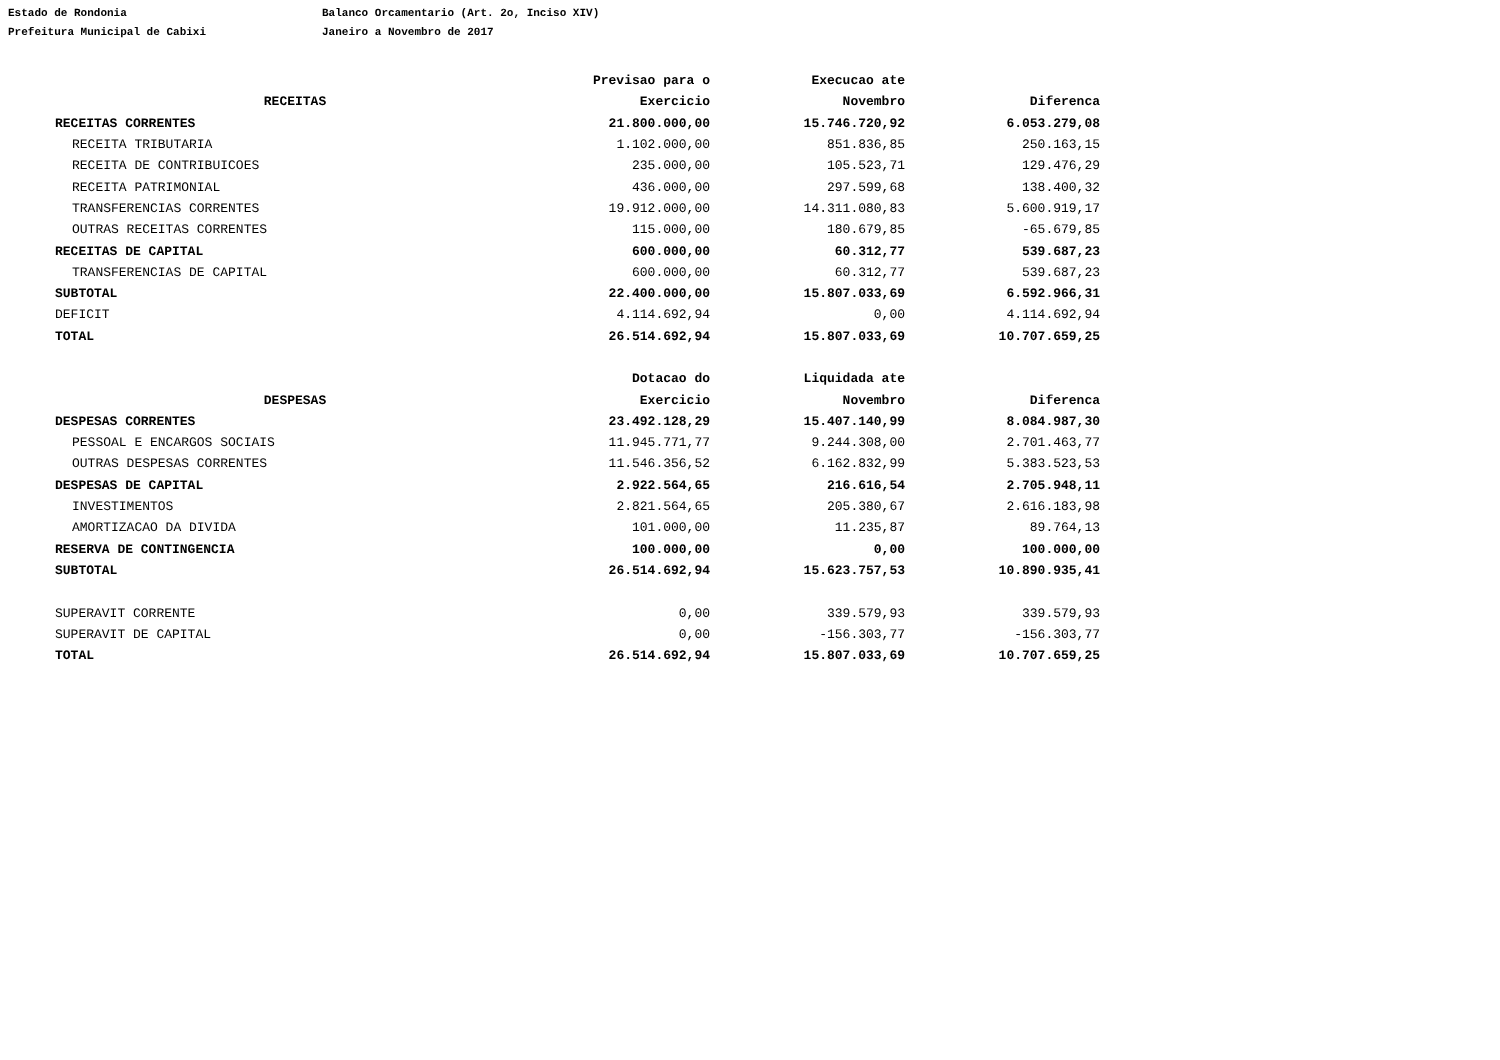Estado de Rondonia
Prefeitura Municipal de Cabixi
Balanco Orcamentario (Art. 2o, Inciso XIV)
Janeiro a Novembro de 2017
| | Previsao para o | Execucao ate | |
| --- | --- | --- | --- |
| RECEITAS | Exercicio | Novembro | Diferenca |
| RECEITAS CORRENTES | 21.800.000,00 | 15.746.720,92 | 6.053.279,08 |
| RECEITA TRIBUTARIA | 1.102.000,00 | 851.836,85 | 250.163,15 |
| RECEITA DE CONTRIBUICOES | 235.000,00 | 105.523,71 | 129.476,29 |
| RECEITA PATRIMONIAL | 436.000,00 | 297.599,68 | 138.400,32 |
| TRANSFERENCIAS CORRENTES | 19.912.000,00 | 14.311.080,83 | 5.600.919,17 |
| OUTRAS RECEITAS CORRENTES | 115.000,00 | 180.679,85 | -65.679,85 |
| RECEITAS DE CAPITAL | 600.000,00 | 60.312,77 | 539.687,23 |
| TRANSFERENCIAS DE CAPITAL | 600.000,00 | 60.312,77 | 539.687,23 |
| SUBTOTAL | 22.400.000,00 | 15.807.033,69 | 6.592.966,31 |
| DEFICIT | 4.114.692,94 | 0,00 | 4.114.692,94 |
| TOTAL | 26.514.692,94 | 15.807.033,69 | 10.707.659,25 |
| | Dotacao do | Liquidada ate | |
| DESPESAS | Exercicio | Novembro | Diferenca |
| DESPESAS CORRENTES | 23.492.128,29 | 15.407.140,99 | 8.084.987,30 |
| PESSOAL E ENCARGOS SOCIAIS | 11.945.771,77 | 9.244.308,00 | 2.701.463,77 |
| OUTRAS DESPESAS CORRENTES | 11.546.356,52 | 6.162.832,99 | 5.383.523,53 |
| DESPESAS DE CAPITAL | 2.922.564,65 | 216.616,54 | 2.705.948,11 |
| INVESTIMENTOS | 2.821.564,65 | 205.380,67 | 2.616.183,98 |
| AMORTIZACAO DA DIVIDA | 101.000,00 | 11.235,87 | 89.764,13 |
| RESERVA DE CONTINGENCIA | 100.000,00 | 0,00 | 100.000,00 |
| SUBTOTAL | 26.514.692,94 | 15.623.757,53 | 10.890.935,41 |
| SUPERAVIT CORRENTE | 0,00 | 339.579,93 | 339.579,93 |
| SUPERAVIT DE CAPITAL | 0,00 | -156.303,77 | -156.303,77 |
| TOTAL | 26.514.692,94 | 15.807.033,69 | 10.707.659,25 |